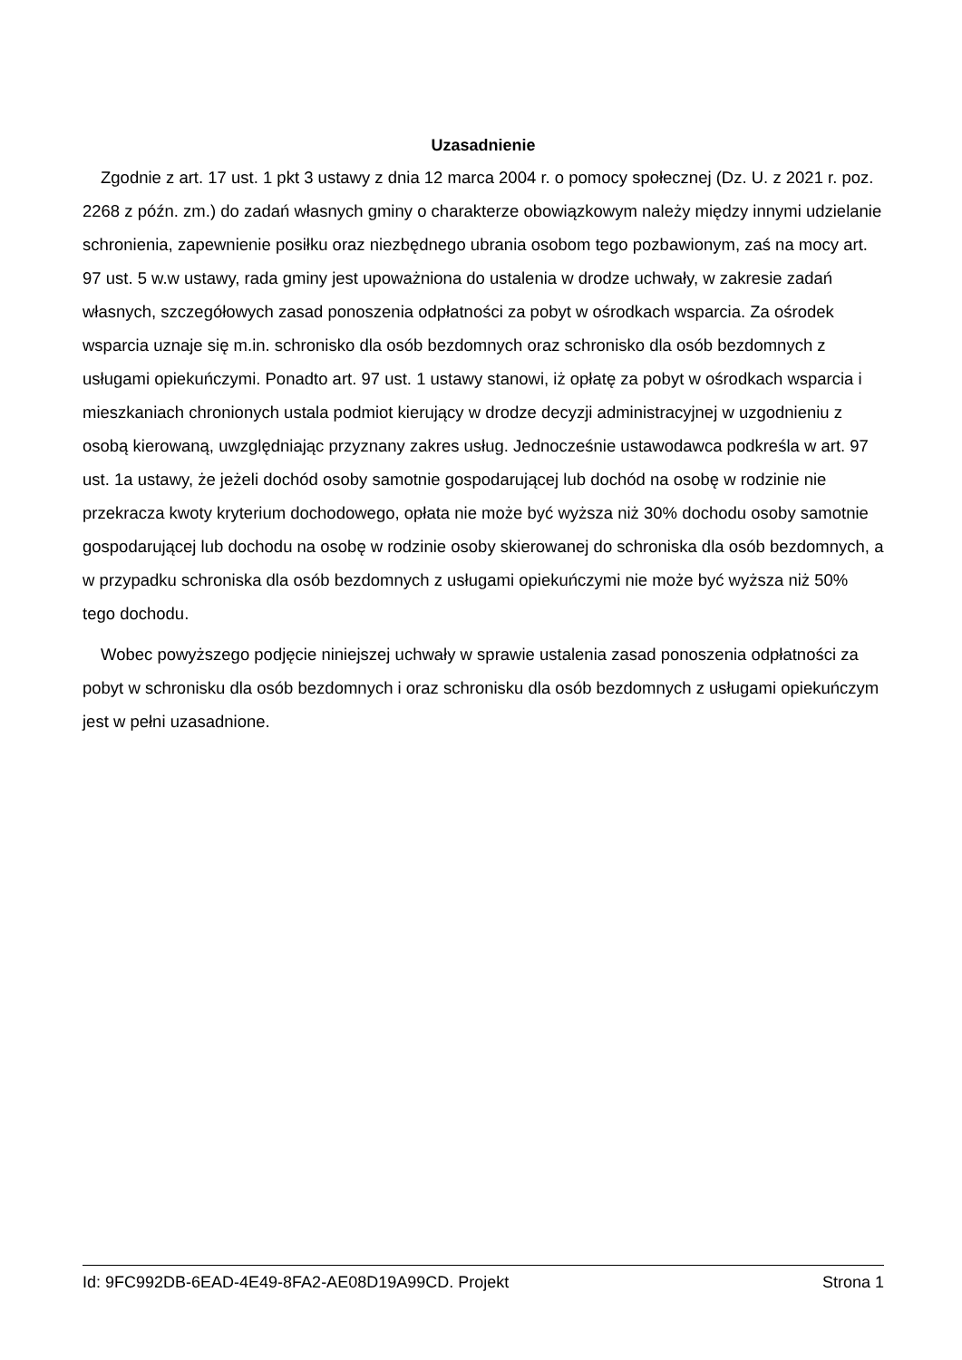Uzasadnienie
Zgodnie z art. 17 ust. 1 pkt 3 ustawy z dnia 12 marca 2004 r. o pomocy społecznej (Dz. U. z 2021 r. poz. 2268 z późn. zm.) do zadań własnych gminy o charakterze obowiązkowym należy między innymi udzielanie schronienia, zapewnienie posiłku oraz niezbędnego ubrania osobom tego pozbawionym, zaś na mocy art. 97 ust. 5 w.w ustawy, rada gminy jest upoważniona do ustalenia w drodze uchwały, w zakresie zadań własnych, szczegółowych zasad ponoszenia odpłatności za pobyt w ośrodkach wsparcia. Za ośrodek wsparcia uznaje się m.in. schronisko dla osób bezdomnych oraz schronisko dla osób bezdomnych z usługami opiekuńczymi. Ponadto art. 97 ust. 1 ustawy stanowi, iż opłatę za pobyt w ośrodkach wsparcia i mieszkaniach chronionych ustala podmiot kierujący w drodze decyzji administracyjnej w uzgodnieniu z osobą kierowaną, uwzględniając przyznany zakres usług. Jednocześnie ustawodawca podkreśla w art. 97 ust. 1a ustawy, że jeżeli dochód osoby samotnie gospodarującej lub dochód na osobę w rodzinie nie przekracza kwoty kryterium dochodowego, opłata nie może być wyższa niż 30% dochodu osoby samotnie gospodarującej lub dochodu na osobę w rodzinie osoby skierowanej do schroniska dla osób bezdomnych, a w przypadku schroniska dla osób bezdomnych z usługami opiekuńczymi nie może być wyższa niż 50% tego dochodu.
Wobec powyższego podjęcie niniejszej uchwały w sprawie ustalenia zasad ponoszenia odpłatności za pobyt w schronisku dla osób bezdomnych i oraz schronisku dla osób bezdomnych z usługami opiekuńczym jest w pełni uzasadnione.
Id: 9FC992DB-6EAD-4E49-8FA2-AE08D19A99CD. Projekt Strona 1